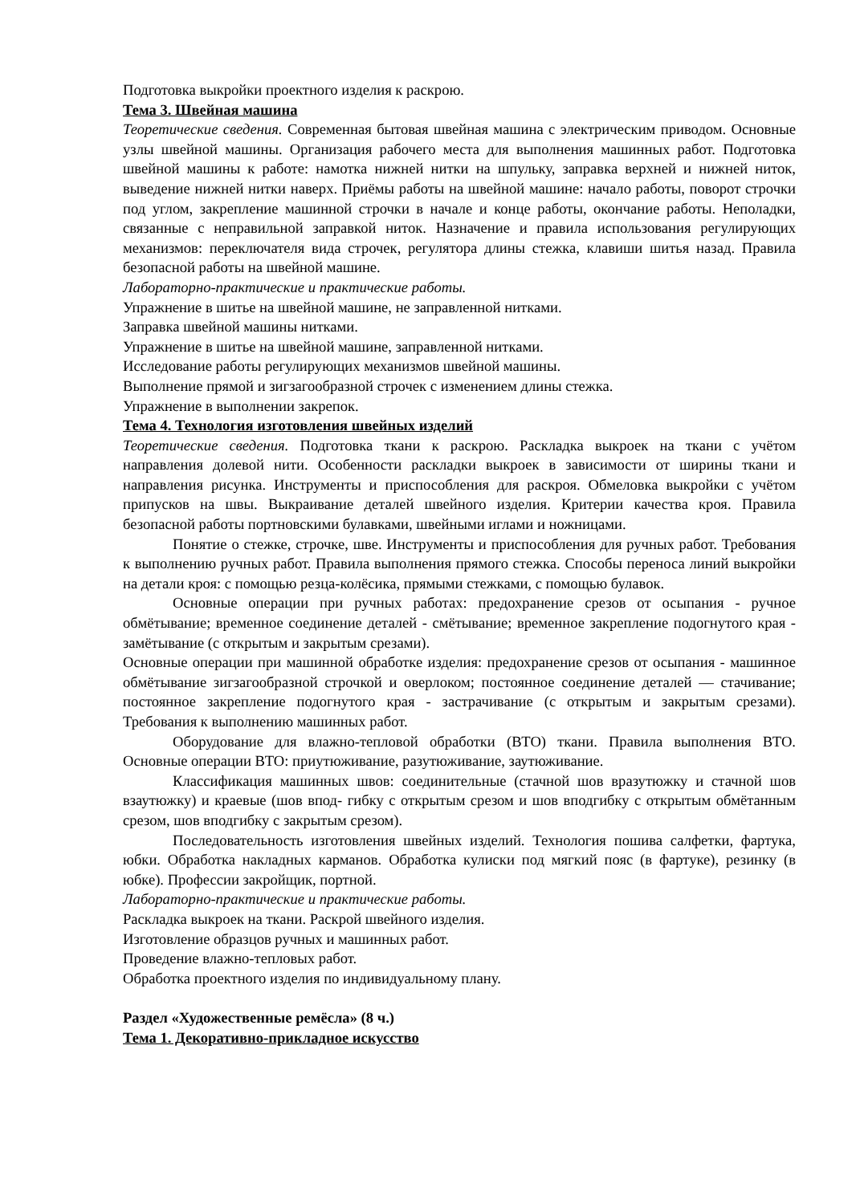Подготовка выкройки проектного изделия к раскрою.
Тема 3. Швейная машина
Теоретические сведения. Современная бытовая швейная машина с электрическим приводом. Основные узлы швейной машины. Организация рабочего места для выполнения машинных работ. Подготовка швейной машины к работе: намотка нижней нитки на шпульку, заправка верхней и нижней ниток, выведение нижней нитки наверх. Приёмы работы на швейной машине: начало работы, поворот строчки под углом, закрепление машинной строчки в начале и конце работы, окончание работы. Неполадки, связанные с неправильной заправкой ниток. Назначение и правила использования регулирующих механизмов: переключателя вида строчек, регулятора длины стежка, клавиши шитья назад. Правила безопасной работы на швейной машине.
Лабораторно-практические и практические работы.
Упражнение в шитье на швейной машине, не заправленной нитками.
Заправка швейной машины нитками.
Упражнение в шитье на швейной машине, заправленной нитками.
Исследование работы регулирующих механизмов швейной машины.
Выполнение прямой и зигзагообразной строчек с изменением длины стежка.
Упражнение в выполнении закрепок.
Тема 4. Технология изготовления швейных изделий
Теоретические сведения. Подготовка ткани к раскрою. Раскладка выкроек на ткани с учётом направления долевой нити. Особенности раскладки выкроек в зависимости от ширины ткани и направления рисунка. Инструменты и приспособления для раскроя. Обмеловка выкройки с учётом припусков на швы. Выкраивание деталей швейного изделия. Критерии качества кроя. Правила безопасной работы портновскими булавками, швейными иглами и ножницами.
Понятие о стежке, строчке, шве. Инструменты и приспособления для ручных работ. Требования к выполнению ручных работ. Правила выполнения прямого стежка. Способы переноса линий выкройки на детали кроя: с помощью резца-колёсика, прямыми стежками, с помощью булавок.
Основные операции при ручных работах: предохранение срезов от осыпания - ручное обмётывание; временное соединение деталей - смётывание; временное закрепление подогнутого края - замётывание (с открытым и закрытым срезами).
Основные операции при машинной обработке изделия: предохранение срезов от осыпания - машинное обмётывание зигзагообразной строчкой и оверлоком; постоянное соединение деталей — стачивание; постоянное закрепление подогнутого края - застрачивание (с открытым и закрытым срезами). Требования к выполнению машинных работ.
Оборудование для влажно-тепловой обработки (ВТО) ткани. Правила выполнения ВТО. Основные операции ВТО: приутюживание, разутюживание, заутюживание.
Классификация машинных швов: соединительные (стачной шов вразутюжку и стачной шов взаутюжку) и краевые (шов впод- гибку с открытым срезом и шов вподгибку с открытым обмётанным срезом, шов вподгибку с закрытым срезом).
Последовательность изготовления швейных изделий. Технология пошива салфетки, фартука, юбки. Обработка накладных карманов. Обработка кулиски под мягкий пояс (в фартуке), резинку (в юбке). Профессии закройщик, портной.
Лабораторно-практические и практические работы.
Раскладка выкроек на ткани. Раскрой швейного изделия.
Изготовление образцов ручных и машинных работ.
Проведение влажно-тепловых работ.
Обработка проектного изделия по индивидуальному плану.
Раздел «Художественные ремёсла» (8 ч.)
Тема 1. Декоративно-прикладное искусство